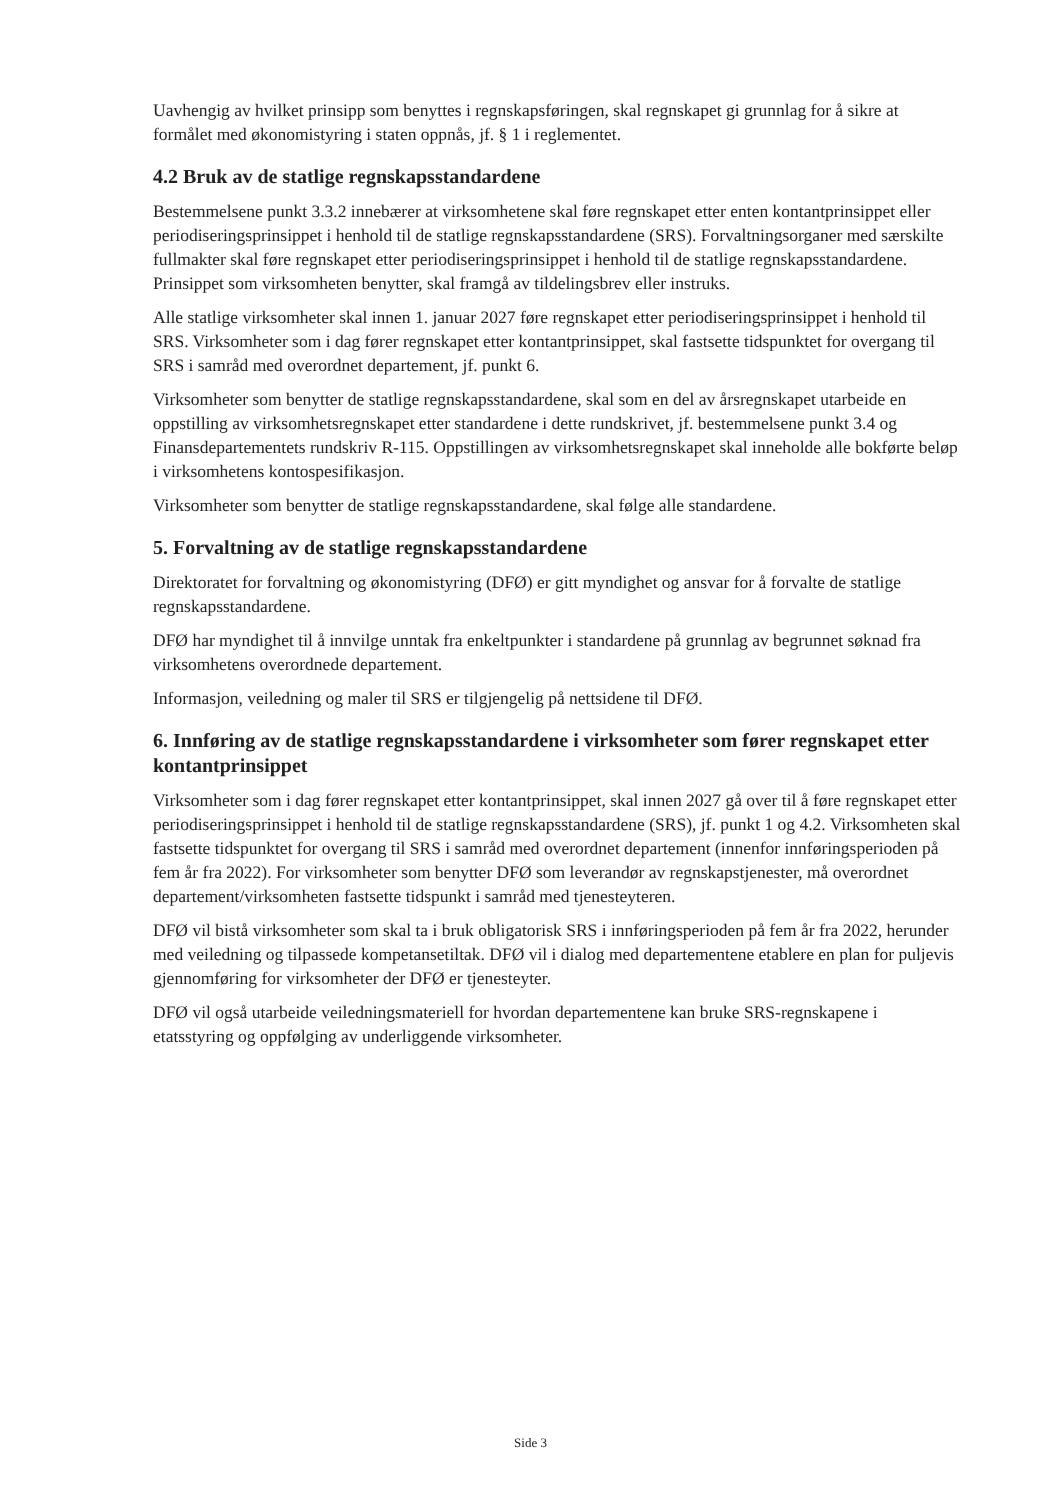Uavhengig av hvilket prinsipp som benyttes i regnskapsføringen, skal regnskapet gi grunnlag for å sikre at formålet med økonomistyring i staten oppnås, jf. § 1 i reglementet.
4.2 Bruk av de statlige regnskapsstandardene
Bestemmelsene punkt 3.3.2 innebærer at virksomhetene skal føre regnskapet etter enten kontantprinsippet eller periodiseringsprinsippet i henhold til de statlige regnskapsstandardene (SRS). Forvaltningsorganer med særskilte fullmakter skal føre regnskapet etter periodiseringsprinsippet i henhold til de statlige regnskapsstandardene. Prinsippet som virksomheten benytter, skal framgå av tildelingsbrev eller instruks.
Alle statlige virksomheter skal innen 1. januar 2027 føre regnskapet etter periodiseringsprinsippet i henhold til SRS. Virksomheter som i dag fører regnskapet etter kontantprinsippet, skal fastsette tidspunktet for overgang til SRS i samråd med overordnet departement, jf. punkt 6.
Virksomheter som benytter de statlige regnskapsstandardene, skal som en del av årsregnskapet utarbeide en oppstilling av virksomhetsregnskapet etter standardene i dette rundskrivet, jf. bestemmelsene punkt 3.4 og Finansdepartementets rundskriv R-115. Oppstillingen av virksomhetsregnskapet skal inneholde alle bokførte beløp i virksomhetens kontospesifikasjon.
Virksomheter som benytter de statlige regnskapsstandardene, skal følge alle standardene.
5. Forvaltning av de statlige regnskapsstandardene
Direktoratet for forvaltning og økonomistyring (DFØ) er gitt myndighet og ansvar for å forvalte de statlige regnskapsstandardene.
DFØ har myndighet til å innvilge unntak fra enkeltpunkter i standardene på grunnlag av begrunnet søknad fra virksomhetens overordnede departement.
Informasjon, veiledning og maler til SRS er tilgjengelig på nettsidene til DFØ.
6. Innføring av de statlige regnskapsstandardene i virksomheter som fører regnskapet etter kontantprinsippet
Virksomheter som i dag fører regnskapet etter kontantprinsippet, skal innen 2027 gå over til å føre regnskapet etter periodiseringsprinsippet i henhold til de statlige regnskapsstandardene (SRS), jf. punkt 1 og 4.2. Virksomheten skal fastsette tidspunktet for overgang til SRS i samråd med overordnet departement (innenfor innføringsperioden på fem år fra 2022). For virksomheter som benytter DFØ som leverandør av regnskapstjenester, må overordnet departement/virksomheten fastsette tidspunkt i samråd med tjenesteyteren.
DFØ vil bistå virksomheter som skal ta i bruk obligatorisk SRS i innføringsperioden på fem år fra 2022, herunder med veiledning og tilpassede kompetansetiltak. DFØ vil i dialog med departementene etablere en plan for puljevis gjennomføring for virksomheter der DFØ er tjenesteyter.
DFØ vil også utarbeide veiledningsmateriell for hvordan departementene kan bruke SRS-regnskapene i etatsstyring og oppfølging av underliggende virksomheter.
Side 3